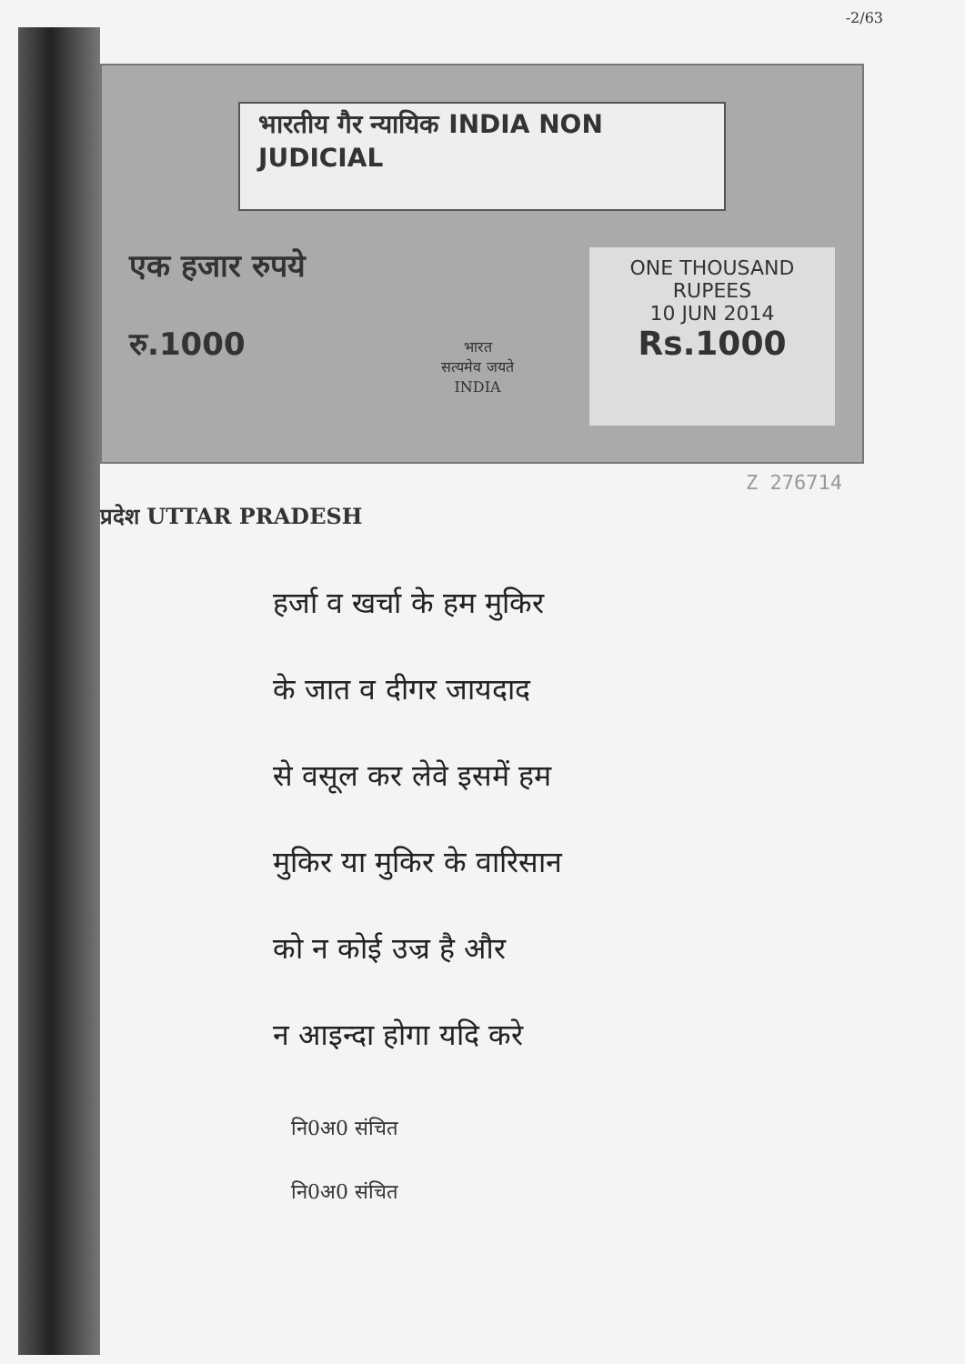-2/63
भारतीय गैर न्यायिक INDIA NON JUDICIAL
एक हजार रुपये
रु.1000
भारत
सत्यमेव जयते
INDIA
ONE THOUSAND RUPEES
10 JUN 2014
Rs.1000
Z 276714
प्रदेश UTTAR PRADESH
हर्जा व खर्चा के हम मुकिर
के जात व दीगर जायदाद
से वसूल कर लेवे इसमें हम
मुकिर या मुकिर के वारिसान
को न कोई उज्र है और
न आइन्दा होगा यदि करे
नि0अ0 संचित
नि0अ0 संचित